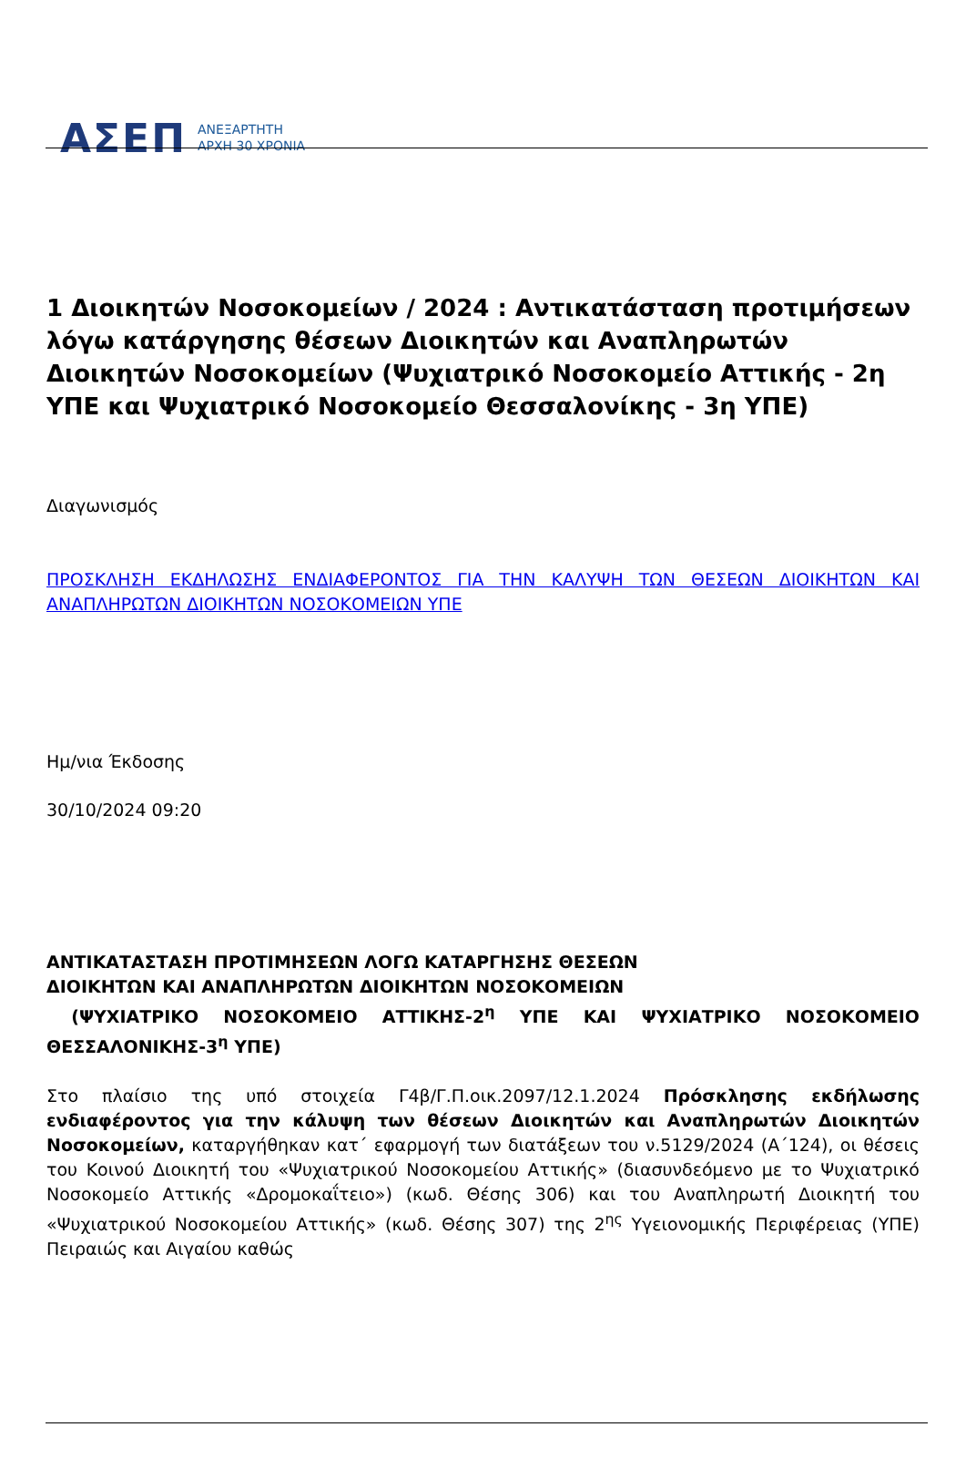ΑΣΕΠ ΑΝΕΞΑΡΤΗΤΗ
ΑΡΧΗ 30 ΧΡΟΝΙΑ
1 Διοικητών Νοσοκομείων / 2024 : Αντικατάσταση προτιμήσεων λόγω κατάργησης θέσεων Διοικητών και Αναπληρωτών Διοικητών Νοσοκομείων (Ψυχιατρικό Νοσοκομείο Αττικής - 2η ΥΠΕ και Ψυχιατρικό Νοσοκομείο Θεσσαλονίκης - 3η ΥΠΕ)
Διαγωνισμός
ΠΡΟΣΚΛΗΣΗ ΕΚΔΗΛΩΣΗΣ ΕΝΔΙΑΦΕΡΟΝΤΟΣ ΓΙΑ ΤΗΝ ΚΑΛΥΨΗ ΤΩΝ ΘΕΣΕΩΝ ΔΙΟΙΚΗΤΩΝ ΚΑΙ ΑΝΑΠΛΗΡΩΤΩΝ ΔΙΟΙΚΗΤΩΝ ΝΟΣΟΚΟΜΕΙΩΝ ΥΠΕ
Ημ/νια Έκδοσης
30/10/2024 09:20
ΑΝΤΙΚΑΤΑΣΤΑΣΗ ΠΡΟΤΙΜΗΣΕΩΝ ΛΟΓΩ ΚΑΤΑΡΓΗΣΗΣ ΘΕΣΕΩΝ
ΔΙΟΙΚΗΤΩΝ ΚΑΙ ΑΝΑΠΛΗΡΩΤΩΝ ΔΙΟΙΚΗΤΩΝ ΝΟΣΟΚΟΜΕΙΩΝ
(ΨΥΧΙΑΤΡΙΚΟ ΝΟΣΟΚΟΜΕΙΟ ΑΤΤΙΚΗΣ-2<sup>η</sup> ΥΠΕ ΚΑΙ ΨΥΧΙΑΤΡΙΚΟ ΝΟΣΟΚΟΜΕΙΟ ΘΕΣΣΑΛΟΝΙΚΗΣ-3<sup>η</sup> ΥΠΕ)
Στο πλαίσιο της υπό στοιχεία Γ4β/Γ.Π.οικ.2097/12.1.2024 Πρόσκλησης εκδήλωσης ενδιαφέροντος για την κάλυψη των θέσεων Διοικητών και Αναπληρωτών Διοικητών Νοσοκομείων, καταργήθηκαν κατ΄ εφαρμογή των διατάξεων του ν.5129/2024 (Α΄124), οι θέσεις του Κοινού Διοικητή του «Ψυχιατρικού Νοσοκομείου Αττικής» (διασυνδεόμενο με το Ψυχιατρικό Νοσοκομείο Αττικής «Δρομοκαΐτειο») (κωδ. Θέσης 306) και του Αναπληρωτή Διοικητή του «Ψυχιατρικού Νοσοκομείου Αττικής» (κωδ. Θέσης 307) της 2<sup>ης</sup> Υγειονομικής Περιφέρειας (ΥΠΕ) Πειραιώς και Αιγαίου καθώς